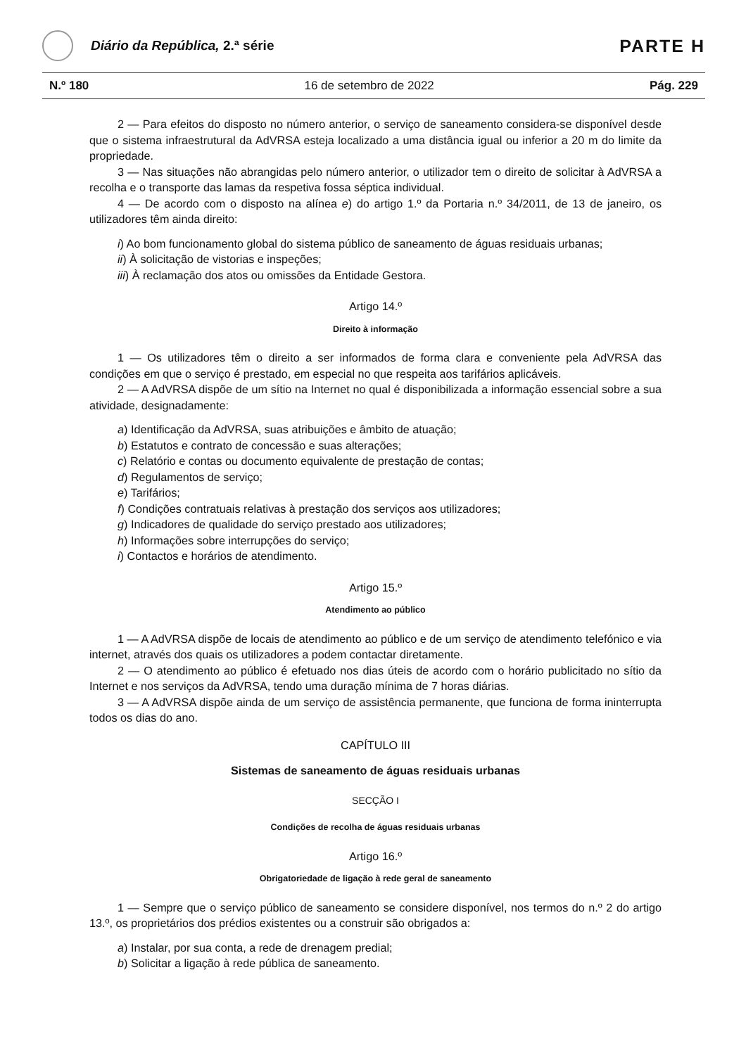Diário da República, 2.ª série
PARTE H
N.º 180 16 de setembro de 2022 Pág. 229
2 — Para efeitos do disposto no número anterior, o serviço de saneamento considera-se disponível desde que o sistema infraestrutural da AdVRSA esteja localizado a uma distância igual ou inferior a 20 m do limite da propriedade.
3 — Nas situações não abrangidas pelo número anterior, o utilizador tem o direito de solicitar à AdVRSA a recolha e o transporte das lamas da respetiva fossa séptica individual.
4 — De acordo com o disposto na alínea e) do artigo 1.º da Portaria n.º 34/2011, de 13 de janeiro, os utilizadores têm ainda direito:
i) Ao bom funcionamento global do sistema público de saneamento de águas residuais urbanas;
ii) À solicitação de vistorias e inspeções;
iii) À reclamação dos atos ou omissões da Entidade Gestora.
Artigo 14.º
Direito à informação
1 — Os utilizadores têm o direito a ser informados de forma clara e conveniente pela AdVRSA das condições em que o serviço é prestado, em especial no que respeita aos tarifários aplicáveis.
2 — A AdVRSA dispõe de um sítio na Internet no qual é disponibilizada a informação essencial sobre a sua atividade, designadamente:
a) Identificação da AdVRSA, suas atribuições e âmbito de atuação;
b) Estatutos e contrato de concessão e suas alterações;
c) Relatório e contas ou documento equivalente de prestação de contas;
d) Regulamentos de serviço;
e) Tarifários;
f) Condições contratuais relativas à prestação dos serviços aos utilizadores;
g) Indicadores de qualidade do serviço prestado aos utilizadores;
h) Informações sobre interrupções do serviço;
i) Contactos e horários de atendimento.
Artigo 15.º
Atendimento ao público
1 — A AdVRSA dispõe de locais de atendimento ao público e de um serviço de atendimento telefónico e via internet, através dos quais os utilizadores a podem contactar diretamente.
2 — O atendimento ao público é efetuado nos dias úteis de acordo com o horário publicitado no sítio da Internet e nos serviços da AdVRSA, tendo uma duração mínima de 7 horas diárias.
3 — A AdVRSA dispõe ainda de um serviço de assistência permanente, que funciona de forma ininterrupta todos os dias do ano.
CAPÍTULO III
Sistemas de saneamento de águas residuais urbanas
SECÇÃO I
Condições de recolha de águas residuais urbanas
Artigo 16.º
Obrigatoriedade de ligação à rede geral de saneamento
1 — Sempre que o serviço público de saneamento se considere disponível, nos termos do n.º 2 do artigo 13.º, os proprietários dos prédios existentes ou a construir são obrigados a:
a) Instalar, por sua conta, a rede de drenagem predial;
b) Solicitar a ligação à rede pública de saneamento.